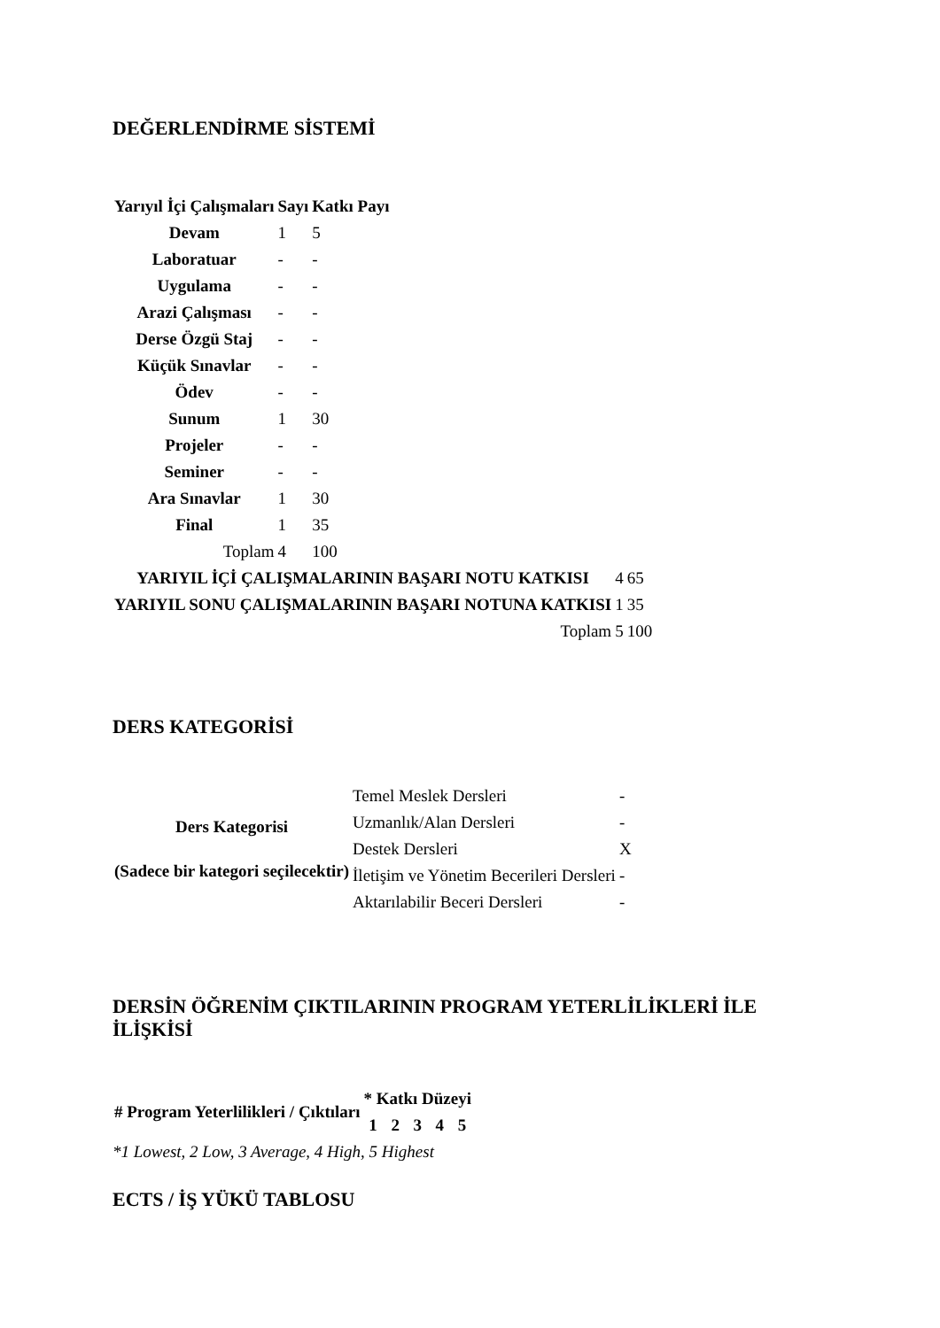DEĞERLENDİRME SİSTEMİ
| Yarıyıl İçi Çalışmaları | Sayı | Katkı Payı |
| --- | --- | --- |
| Devam | 1 | 5 |
| Laboratuar | - | - |
| Uygulama | - | - |
| Arazi Çalışması | - | - |
| Derse Özgü Staj | - | - |
| Küçük Sınavlar | - | - |
| Ödev | - | - |
| Sunum | 1 | 30 |
| Projeler | - | - |
| Seminer | - | - |
| Ara Sınavlar | 1 | 30 |
| Final | 1 | 35 |
| Toplam | 4 | 100 |
| YARIYIL İÇİ ÇALIŞMALARININ BAŞARI NOTU KATKISI | 4 | 65 |
| YARIYIL SONU ÇALIŞMALARININ BAŞARI NOTUNA KATKISI | 1 | 35 |
| Toplam | 5 | 100 |
DERS KATEGORİSİ
| Ders Kategorisi (Sadece bir kategori seçilecektir) | Temel Meslek Dersleri | - |
| | Uzmanlık/Alan Dersleri | - |
| | Destek Dersleri | X |
| | İletişim ve Yönetim Becerileri Dersleri | - |
| | Aktarılabilir Beceri Dersleri | - |
DERSİN ÖĞRENİM ÇIKTILARININ PROGRAM YETERLİLİKLERİ İLE İLİŞKİSİ
| # Program Yeterlilikleri / Çıktıları | * Katkı Düzeyi | | | | |
| --- | --- | --- | --- | --- | --- |
| | 1 | 2 | 3 | 4 | 5 |
*1 Lowest, 2 Low, 3 Average, 4 High, 5 Highest
ECTS / İŞ YÜKÜ TABLOSU